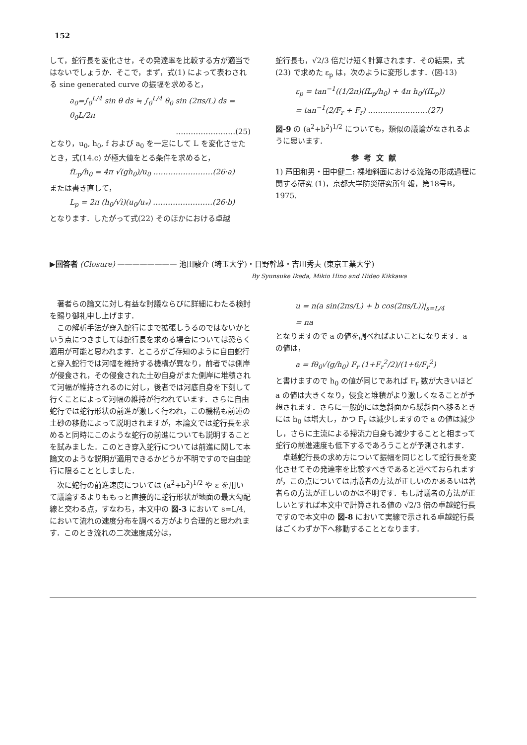152
して，蛇行長を変化させ，その発達率を比較する方が適当ではないでしょうか．そこで，まず，式(1) によって表わされる sine generated curve の振幅を求めると，
a<sub>0</sub>=∫<sub>0</sub><sup>L/4</sup> sin θ ds ≒ ∫<sub>0</sub><sup>L/4</sup> θ<sub>0</sub> sin (2πs/L) ds = θ<sub>0</sub>L/2π
……………………(25)
となり，u<sub>0</sub>, h<sub>0</sub>, f および a<sub>0</sub> を一定にして L を変化させたとき，式(14.c) が極大値をとる条件を求めると，
fL<sub>p</sub>/h<sub>0</sub> = 4π √(gh<sub>0</sub>)/u<sub>0</sub> ……………………(26·a)
または書き直して，
L<sub>p</sub> = 2π (h<sub>0</sub>/√i)(u<sub>0</sub>/u<sub>*</sub>) ……………………(26·b)
となります．したがって式(22) そのほかにおける卓越
蛇行長も，√2/3 倍だけ短く計算されます．その結果，式(23) で求めた ε<sub>p</sub> は，次のように変形します．(図-13)
ε<sub>p</sub> = tan<sup>−1</sup>((1/2π)(fL<sub>p</sub>/h<sub>0</sub>) + 4π h<sub>0</sub>/(fL<sub>p</sub>))
= tan<sup>−1</sup>(2/F<sub>r</sub> + F<sub>r</sub>) ……………………(27)
図-9 の (a<sup>2</sup>+b<sup>2</sup>)<sup>1/2</sup> についても，類似の議論がなされるように思います．
参考文献
1) 芦田和男・田中健二: 裸地斜面における流路の形成過程に関する研究 (1)，京都大学防災研究所年報，第18号B，1975.
▶回答者 (Closure) ———————— 池田駿介 (埼玉大学)・日野幹雄・吉川秀夫 (東京工業大学)
By Syunsuke Ikeda, Mikio Hino and Hideo Kikkawa
　著者らの論文に対し有益な討議ならびに詳細にわたる検討を賜り御礼申し上げます．
　この解析手法が穿入蛇行にまで拡張しうるのではないかという点につきましては蛇行長を求める場合については恐らく適用が可能と思われます．ところがご存知のように自由蛇行と穿入蛇行では河幅を維持する機構が異なり，前者では側岸が侵食され，その侵食された土砂自身がまた側岸に堆積されて河幅が維持されるのに対し，後者では河底自身を下刻して行くことによって河幅の維持が行われています．さらに自由蛇行では蛇行形状の前進が激しく行われ，この機構も前述の土砂の移動によって説明されますが，本論文では蛇行長を求めると同時にこのような蛇行の前進についても説明することを試みました．このとき穿入蛇行については前進に関して本論文のような説明が適用できるかどうか不明ですので自由蛇行に限ることとしました．
　次に蛇行の前進速度については (a<sup>2</sup>+b<sup>2</sup>)<sup>1/2</sup> や ε を用いて議論するよりももっと直接的に蛇行形状が地面の最大勾配線と交わる点，すなわち，本文中の 図-3 において s=L/4, において流れの速度分布を調べる方がより合理的と思われます．このとき流れの二次速度成分は，
u = n(a sin(2πs/L) + b cos(2πs/L))|<sub>s=L/4</sub>
= na
となりますので a の値を調べればよいことになります．a の値は，
a = fθ<sub>0</sub>√(g/h<sub>0</sub>) F<sub>r</sub> (1+F<sub>r</sub><sup>2</sup>/2)/(1+6/F<sub>r</sub><sup>2</sup>)
と書けますので h<sub>0</sub> の値が同じであれば F<sub>r</sub> 数が大きいほど a の値は大きくなり，侵食と堆積がより激しくなることが予想されます．さらに一般的には急斜面から緩斜面へ移るときには h<sub>0</sub> は増大し，かつ F<sub>r</sub> は減少しますので a の値は減少し，さらに主流による掃流力自身も減少することと相まって蛇行の前進速度も低下するであろうことが予測されます．
　卓越蛇行長の求め方について振幅を同じとして蛇行長を変化させてその発達率を比較すべきであると述べておられますが，この点については討議者の方法が正しいのかあるいは著者らの方法が正しいのかは不明です．もし討議者の方法が正しいとすれば本文中で計算される値の √2/3 倍の卓越蛇行長ですので本文中の 図-8 において実線で示される卓越蛇行長はごくわずか下へ移動することとなります．